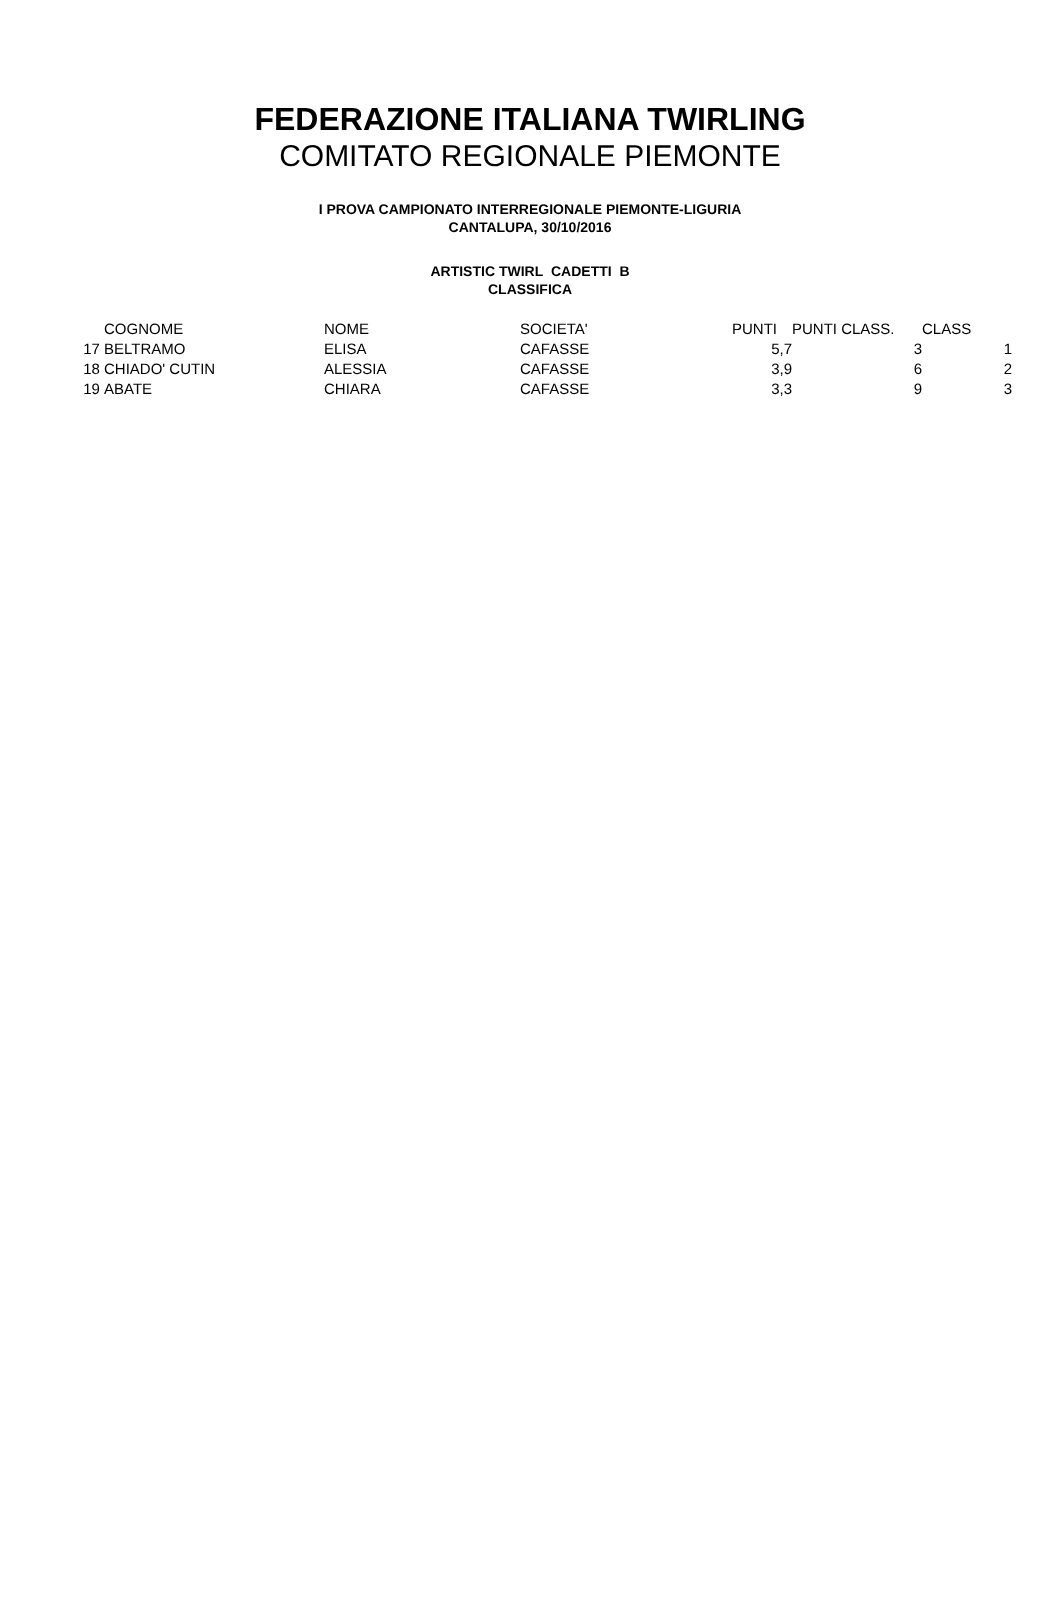FEDERAZIONE ITALIANA TWIRLING
COMITATO REGIONALE PIEMONTE
I PROVA CAMPIONATO INTERREGIONALE PIEMONTE-LIGURIA
CANTALUPA, 30/10/2016
ARTISTIC TWIRL CADETTI B
CLASSIFICA
| | COGNOME | NOME | SOCIETA' | PUNTI | PUNTI CLASS. | CLASS |
| --- | --- | --- | --- | --- | --- | --- |
| 17 | BELTRAMO | ELISA | CAFASSE | 5,7 | 3 | 1 |
| 18 | CHIADO' CUTIN | ALESSIA | CAFASSE | 3,9 | 6 | 2 |
| 19 | ABATE | CHIARA | CAFASSE | 3,3 | 9 | 3 |